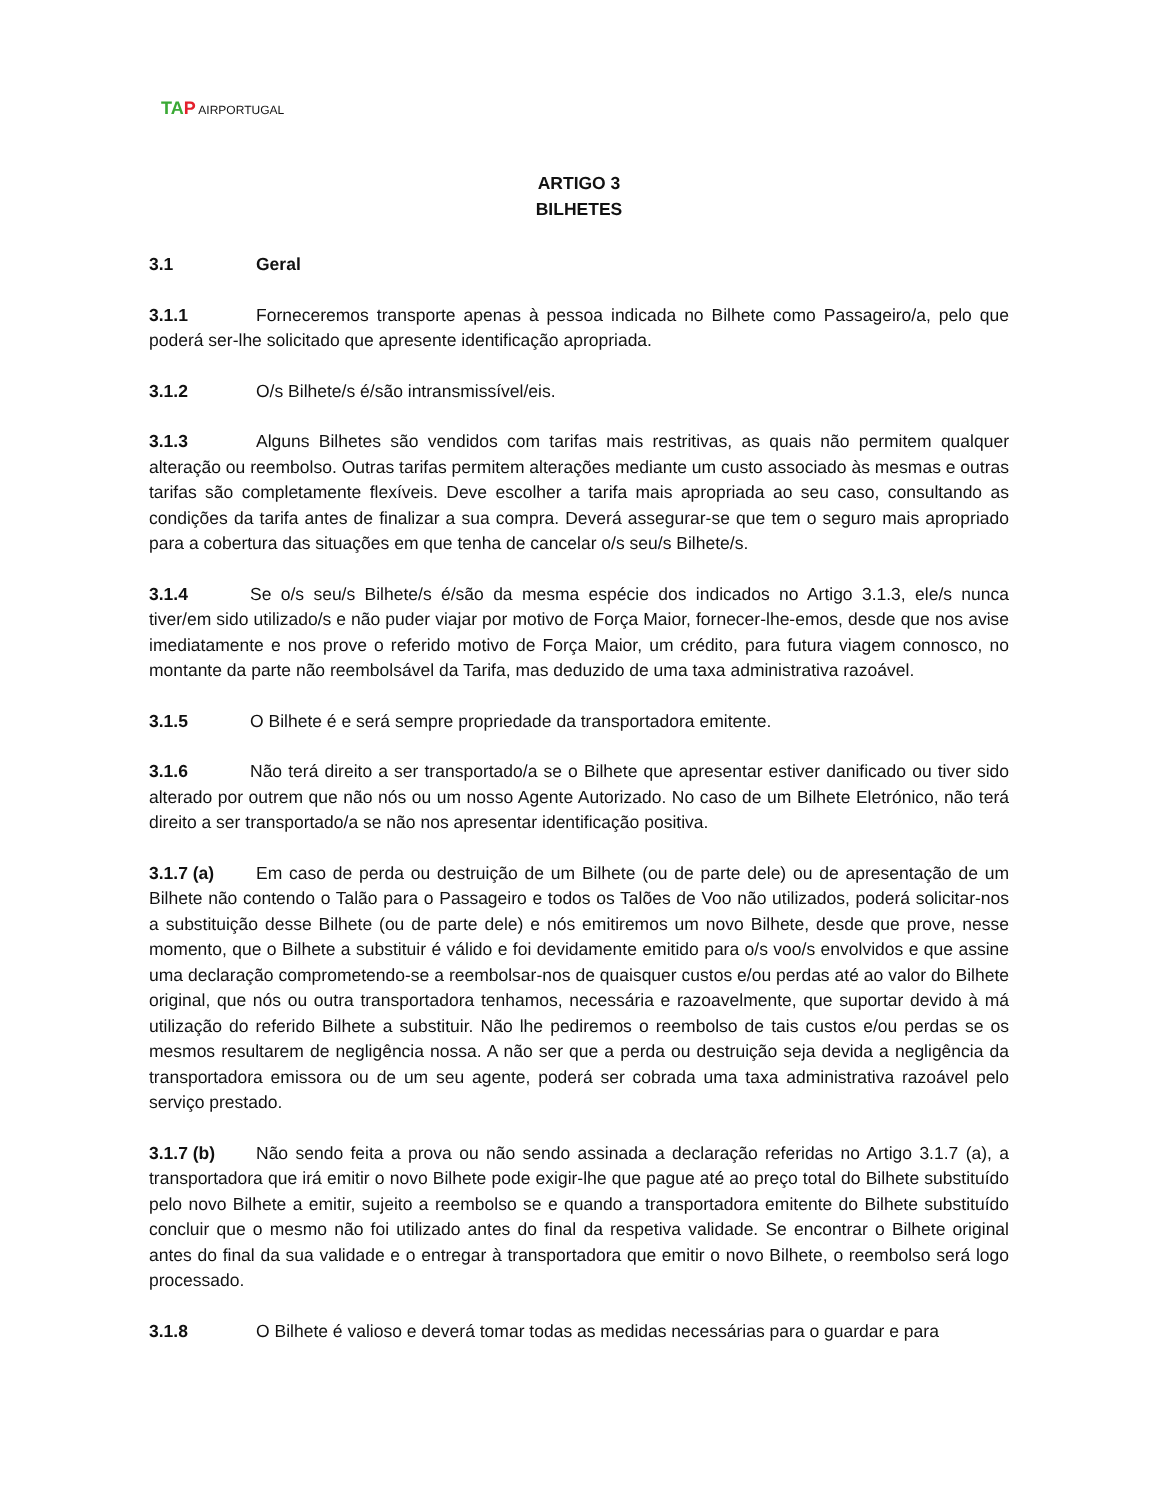TAP AIRPORTUGAL
ARTIGO 3
BILHETES
3.1 Geral
3.1.1 Forneceremos transporte apenas à pessoa indicada no Bilhete como Passageiro/a, pelo que poderá ser-lhe solicitado que apresente identificação apropriada.
3.1.2 O/s Bilhete/s é/são intransmissível/eis.
3.1.3 Alguns Bilhetes são vendidos com tarifas mais restritivas, as quais não permitem qualquer alteração ou reembolso. Outras tarifas permitem alterações mediante um custo associado às mesmas e outras tarifas são completamente flexíveis. Deve escolher a tarifa mais apropriada ao seu caso, consultando as condições da tarifa antes de finalizar a sua compra. Deverá assegurar-se que tem o seguro mais apropriado para a cobertura das situações em que tenha de cancelar o/s seu/s Bilhete/s.
3.1.4 Se o/s seu/s Bilhete/s é/são da mesma espécie dos indicados no Artigo 3.1.3, ele/s nunca tiver/em sido utilizado/s e não puder viajar por motivo de Força Maior, fornecer-lhe-emos, desde que nos avise imediatamente e nos prove o referido motivo de Força Maior, um crédito, para futura viagem connosco, no montante da parte não reembolsável da Tarifa, mas deduzido de uma taxa administrativa razoável.
3.1.5 O Bilhete é e será sempre propriedade da transportadora emitente.
3.1.6 Não terá direito a ser transportado/a se o Bilhete que apresentar estiver danificado ou tiver sido alterado por outrem que não nós ou um nosso Agente Autorizado. No caso de um Bilhete Eletrónico, não terá direito a ser transportado/a se não nos apresentar identificação positiva.
3.1.7 (a) Em caso de perda ou destruição de um Bilhete (ou de parte dele) ou de apresentação de um Bilhete não contendo o Talão para o Passageiro e todos os Talões de Voo não utilizados, poderá solicitar-nos a substituição desse Bilhete (ou de parte dele) e nós emitiremos um novo Bilhete, desde que prove, nesse momento, que o Bilhete a substituir é válido e foi devidamente emitido para o/s voo/s envolvidos e que assine uma declaração comprometendo-se a reembolsar-nos de quaisquer custos e/ou perdas até ao valor do Bilhete original, que nós ou outra transportadora tenhamos, necessária e razoavelmente, que suportar devido à má utilização do referido Bilhete a substituir. Não lhe pediremos o reembolso de tais custos e/ou perdas se os mesmos resultarem de negligência nossa. A não ser que a perda ou destruição seja devida a negligência da transportadora emissora ou de um seu agente, poderá ser cobrada uma taxa administrativa razoável pelo serviço prestado.
3.1.7 (b) Não sendo feita a prova ou não sendo assinada a declaração referidas no Artigo 3.1.7 (a), a transportadora que irá emitir o novo Bilhete pode exigir-lhe que pague até ao preço total do Bilhete substituído pelo novo Bilhete a emitir, sujeito a reembolso se e quando a transportadora emitente do Bilhete substituído concluir que o mesmo não foi utilizado antes do final da respetiva validade. Se encontrar o Bilhete original antes do final da sua validade e o entregar à transportadora que emitir o novo Bilhete, o reembolso será logo processado.
3.1.8 O Bilhete é valioso e deverá tomar todas as medidas necessárias para o guardar e para